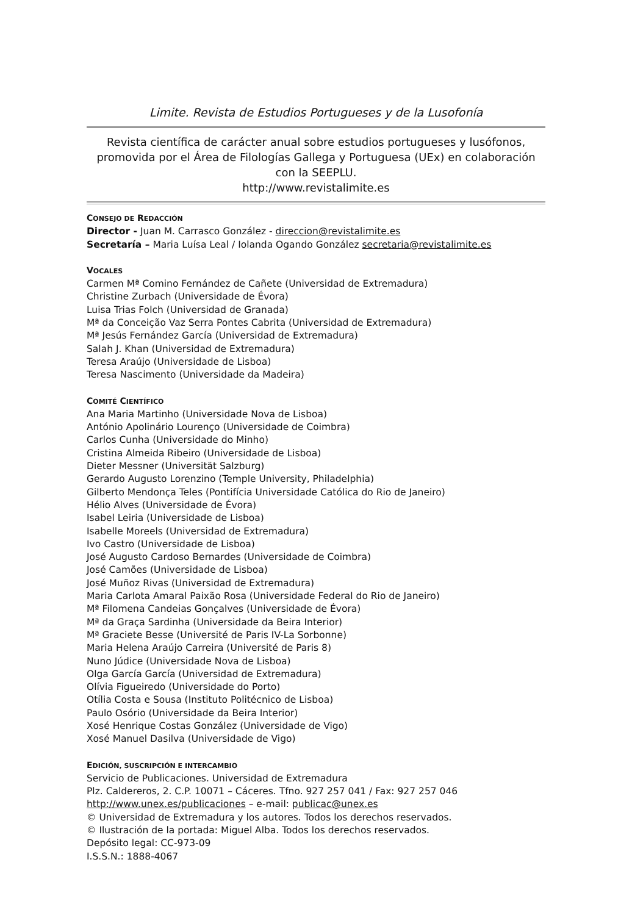Limite. Revista de Estudios Portugueses y de la Lusofonía
Revista científica de carácter anual sobre estudios portugueses y lusófonos, promovida por el Área de Filologías Gallega y Portuguesa (UEx) en colaboración con la SEEPLU.
http://www.revistalimite.es
CONSEJO DE REDACCIÓN
Director - Juan M. Carrasco González - direccion@revistalimite.es
Secretaría – Maria Luísa Leal / Iolanda Ogando González secretaria@revistalimite.es
VOCALES
Carmen Mª Comino Fernández de Cañete (Universidad de Extremadura)
Christine Zurbach (Universidade de Évora)
Luisa Trias Folch (Universidad de Granada)
Mª da Conceição Vaz Serra Pontes Cabrita (Universidad de Extremadura)
Mª Jesús Fernández García (Universidad de Extremadura)
Salah J. Khan (Universidad de Extremadura)
Teresa Araújo (Universidade de Lisboa)
Teresa Nascimento (Universidade da Madeira)
COMITÉ CIENTÍFICO
Ana Maria Martinho (Universidade Nova de Lisboa)
António Apolinário Lourenço (Universidade de Coimbra)
Carlos Cunha (Universidade do Minho)
Cristina Almeida Ribeiro (Universidade de Lisboa)
Dieter Messner (Universität Salzburg)
Gerardo Augusto Lorenzino (Temple University, Philadelphia)
Gilberto Mendonça Teles (Pontifícia Universidade Católica do Rio de Janeiro)
Hélio Alves (Universidade de Évora)
Isabel Leiria (Universidade de Lisboa)
Isabelle Moreels (Universidad de Extremadura)
Ivo Castro (Universidade de Lisboa)
José Augusto Cardoso Bernardes (Universidade de Coimbra)
José Camões (Universidade de Lisboa)
José Muñoz Rivas (Universidad de Extremadura)
Maria Carlota Amaral Paixão Rosa (Universidade Federal do Rio de Janeiro)
Mª Filomena Candeias Gonçalves (Universidade de Évora)
Mª da Graça Sardinha (Universidade da Beira Interior)
Mª Graciete Besse (Université de Paris IV-La Sorbonne)
Maria Helena Araújo Carreira (Université de Paris 8)
Nuno Júdice (Universidade Nova de Lisboa)
Olga García García (Universidad de Extremadura)
Olívia Figueiredo (Universidade do Porto)
Otília Costa e Sousa (Instituto Politécnico de Lisboa)
Paulo Osório (Universidade da Beira Interior)
Xosé Henrique Costas González (Universidade de Vigo)
Xosé Manuel Dasilva (Universidade de Vigo)
EDICIÓN, SUSCRIPCIÓN E INTERCAMBIO
Servicio de Publicaciones. Universidad de Extremadura
Plz. Caldereros, 2. C.P. 10071 – Cáceres. Tfno. 927 257 041 / Fax: 927 257 046
http://www.unex.es/publicaciones – e-mail: publicac@unex.es
© Universidad de Extremadura y los autores. Todos los derechos reservados.
© Ilustración de la portada: Miguel Alba. Todos los derechos reservados.
Depósito legal: CC-973-09
I.S.S.N.: 1888-4067